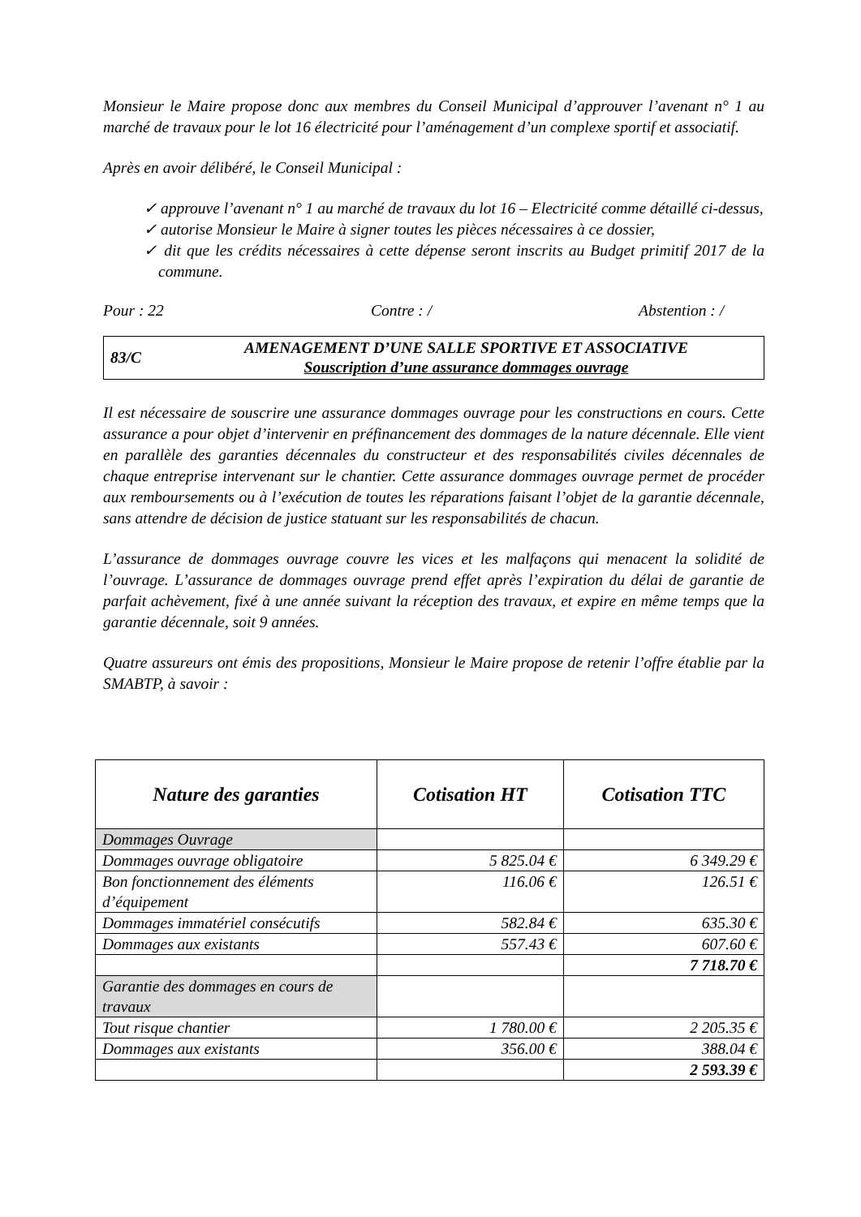Monsieur le Maire propose donc aux membres du Conseil Municipal d’approuver l’avenant n° 1 au marché de travaux pour le lot 16 électricité pour l’aménagement d’un complexe sportif et associatif.
Après en avoir délibéré, le Conseil Municipal :
✓ approuve l’avenant n° 1 au marché de travaux du lot 16 – Electricité comme détaillé ci-dessus,
✓ autorise Monsieur le Maire à signer toutes les pièces nécessaires à ce dossier,
✓ dit que les crédits nécessaires à cette dépense seront inscrits au Budget primitif 2017 de la commune.
Pour : 22 Contre : / Abstention : /
83/C
AMENAGEMENT D’UNE SALLE SPORTIVE ET ASSOCIATIVE
Souscription d’une assurance dommages ouvrage
Il est nécessaire de souscrire une assurance dommages ouvrage pour les constructions en cours. Cette assurance a pour objet d’intervenir en préfinancement des dommages de la nature décennale. Elle vient en parallèle des garanties décennales du constructeur et des responsabilités civiles décennales de chaque entreprise intervenant sur le chantier. Cette assurance dommages ouvrage permet de procéder aux remboursements ou à l’exécution de toutes les réparations faisant l’objet de la garantie décennale, sans attendre de décision de justice statuant sur les responsabilités de chacun.
L’assurance de dommages ouvrage couvre les vices et les malfaçons qui menacent la solidité de l’ouvrage. L’assurance de dommages ouvrage prend effet après l’expiration du délai de garantie de parfait achèvement, fixé à une année suivant la réception des travaux, et expire en même temps que la garantie décennale, soit 9 années.
Quatre assureurs ont émis des propositions, Monsieur le Maire propose de retenir l’offre établie par la SMABTP, à savoir :
| Nature des garanties | Cotisation HT | Cotisation TTC |
| --- | --- | --- |
| Dommages Ouvrage | | |
| Dommages ouvrage obligatoire | 5 825.04 € | 6 349.29 € |
| Bon fonctionnement des éléments d’équipement | 116.06 € | 126.51 € |
| Dommages immatériel consécutifs | 582.84 € | 635.30 € |
| Dommages aux existants | 557.43 € | 607.60 € |
| | | 7 718.70 € |
| Garantie des dommages en cours de travaux | | |
| Tout risque chantier | 1 780.00 € | 2 205.35 € |
| Dommages aux existants | 356.00 € | 388.04 € |
| | | 2 593.39 € |